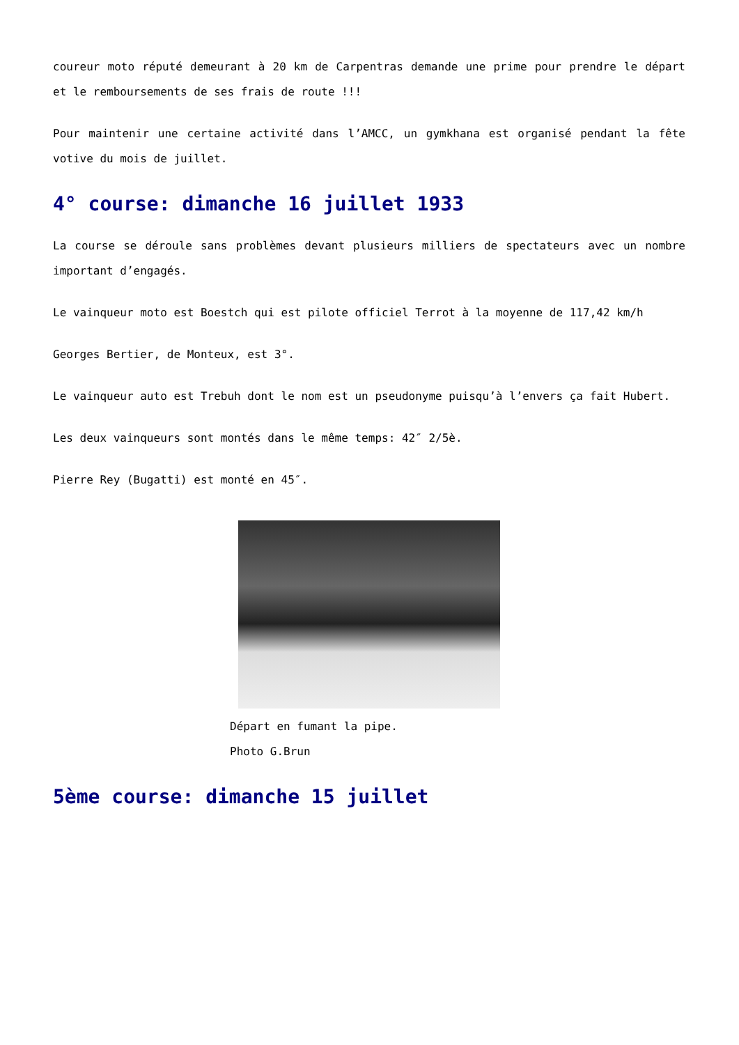coureur moto réputé demeurant à 20 km de Carpentras demande une prime pour prendre le départ et le remboursements de ses frais de route !!!
Pour maintenir une certaine activité dans l’AMCC, un gymkhana est organisé pendant la fête votive du mois de juillet.
4° course: dimanche 16 juillet 1933
La course se déroule sans problèmes devant plusieurs milliers de spectateurs avec un nombre important d’engagés.
Le vainqueur moto est Boestch qui est pilote officiel Terrot à la moyenne de 117,42 km/h
Georges Bertier, de Monteux, est 3°.
Le vainqueur auto est Trebuh dont le nom est un pseudonyme puisqu’à l’envers ça fait Hubert.
Les deux vainqueurs sont montés dans le même temps: 42″ 2/5è.
Pierre Rey (Bugatti) est monté en 45″.
Départ en fumant la pipe.
Photo G.Brun
5ème course: dimanche 15 juillet